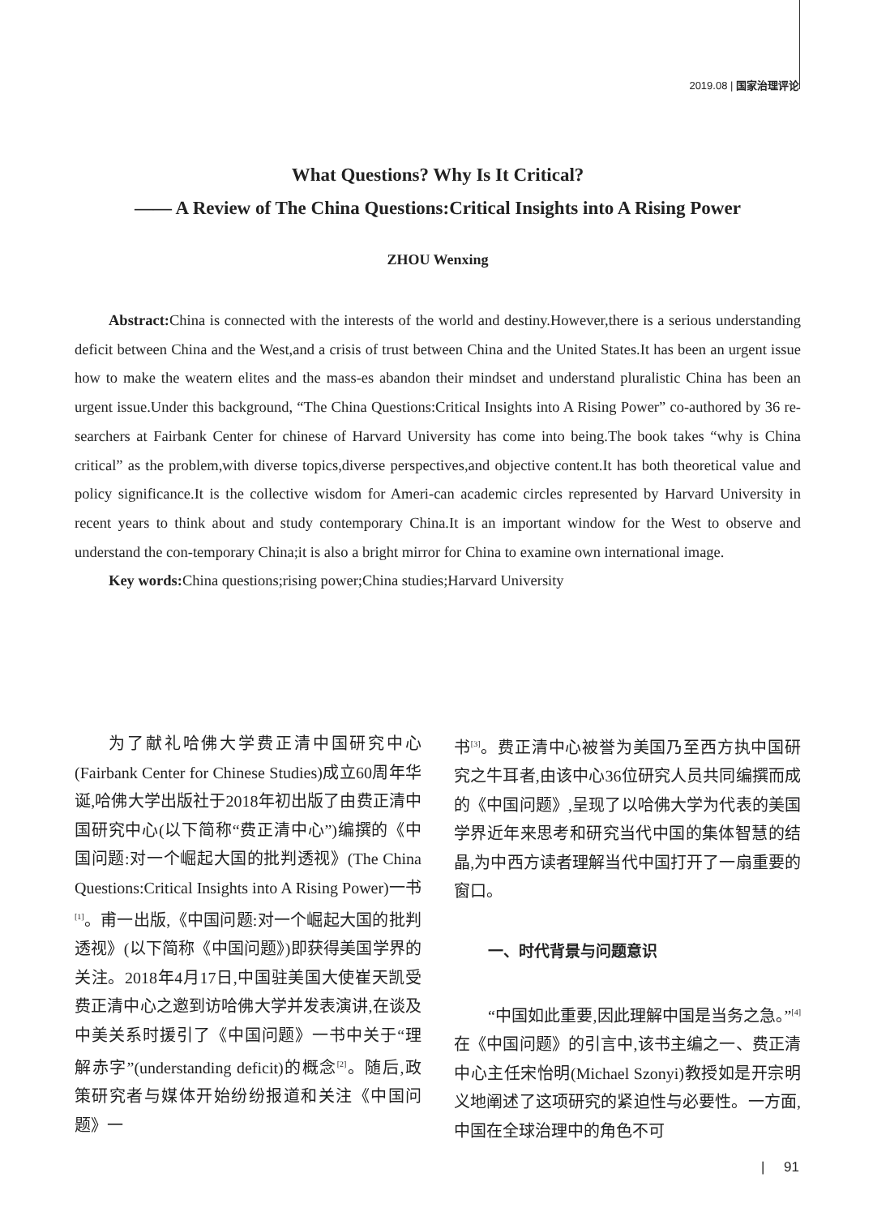2019.08 | 国家治理评论
What Questions? Why Is It Critical?
—— A Review of The China Questions:Critical Insights into A Rising Power
ZHOU Wenxing
Abstract: China is connected with the interests of the world and destiny.However,there is a serious understanding deficit between China and the West,and a crisis of trust between China and the United States.It has been an urgent issue how to make the weatern elites and the mass-es abandon their mindset and understand pluralistic China has been an urgent issue.Under this background, “The China Questions:Critical Insights into A Rising Power” co-authored by 36 re-searchers at Fairbank Center for chinese of Harvard University has come into being.The book takes “why is China critical” as the problem,with diverse topics,diverse perspectives,and objective content.It has both theoretical value and policy significance.It is the collective wisdom for Ameri-can academic circles represented by Harvard University in recent years to think about and study contemporary China.It is an important window for the West to observe and understand the con-temporary China;it is also a bright mirror for China to examine own international image.
Key words: China questions;rising power;China studies;Harvard University
为了献礼哈佛大学费正清中国研究中心(Fairbank Center for Chinese Studies)成立60周年华诞,哈佛大学出版社于2018年初出版了由费正清中国研究中心(以下简称“费正清中心”)编撰的《中国问题:对一个崛起大国的批判透视》(The China Questions:Critical Insights into A Rising Power)一书<sup>[1]</sup>。甫一出版,《中国问题:对一个崛起大国的批判透视》(以下简称《中国问题》)即获得美国学界的关注。2018年4月17日,中国驻美国大使崔天凯受费正清中心之邀到访哈佛大学并发表演讲,在谈及中美关系时援引了《中国问题》一书中关于“理解赤字”(understanding deficit)的概念<sup>[2]</sup>。随后,政策研究者与媒体开始纷纷报道和关注《中国问题》一
书<sup>[3]</sup>。费正清中心被誉为美国乃至西方执中国研究之牛耳者,由该中心36位研究人员共同编撰而成的《中国问题》,呈现了以哈佛大学为代表的美国学界近年来思考和研究当代中国的集体智慧的结晶,为中西方读者理解当代中国打开了一扇重要的窗口。
一、时代背景与问题意识
“中国如此重要,因此理解中国是当务之急。”<sup>[4]</sup>在《中国问题》的引言中,该书主编之一、费正清中心主任宋怡明(Michael Szonyi)教授如是开宗明义地阐述了这项研究的紧迫性与必要性。一方面,中国在全球治理中的角色不可
| 91